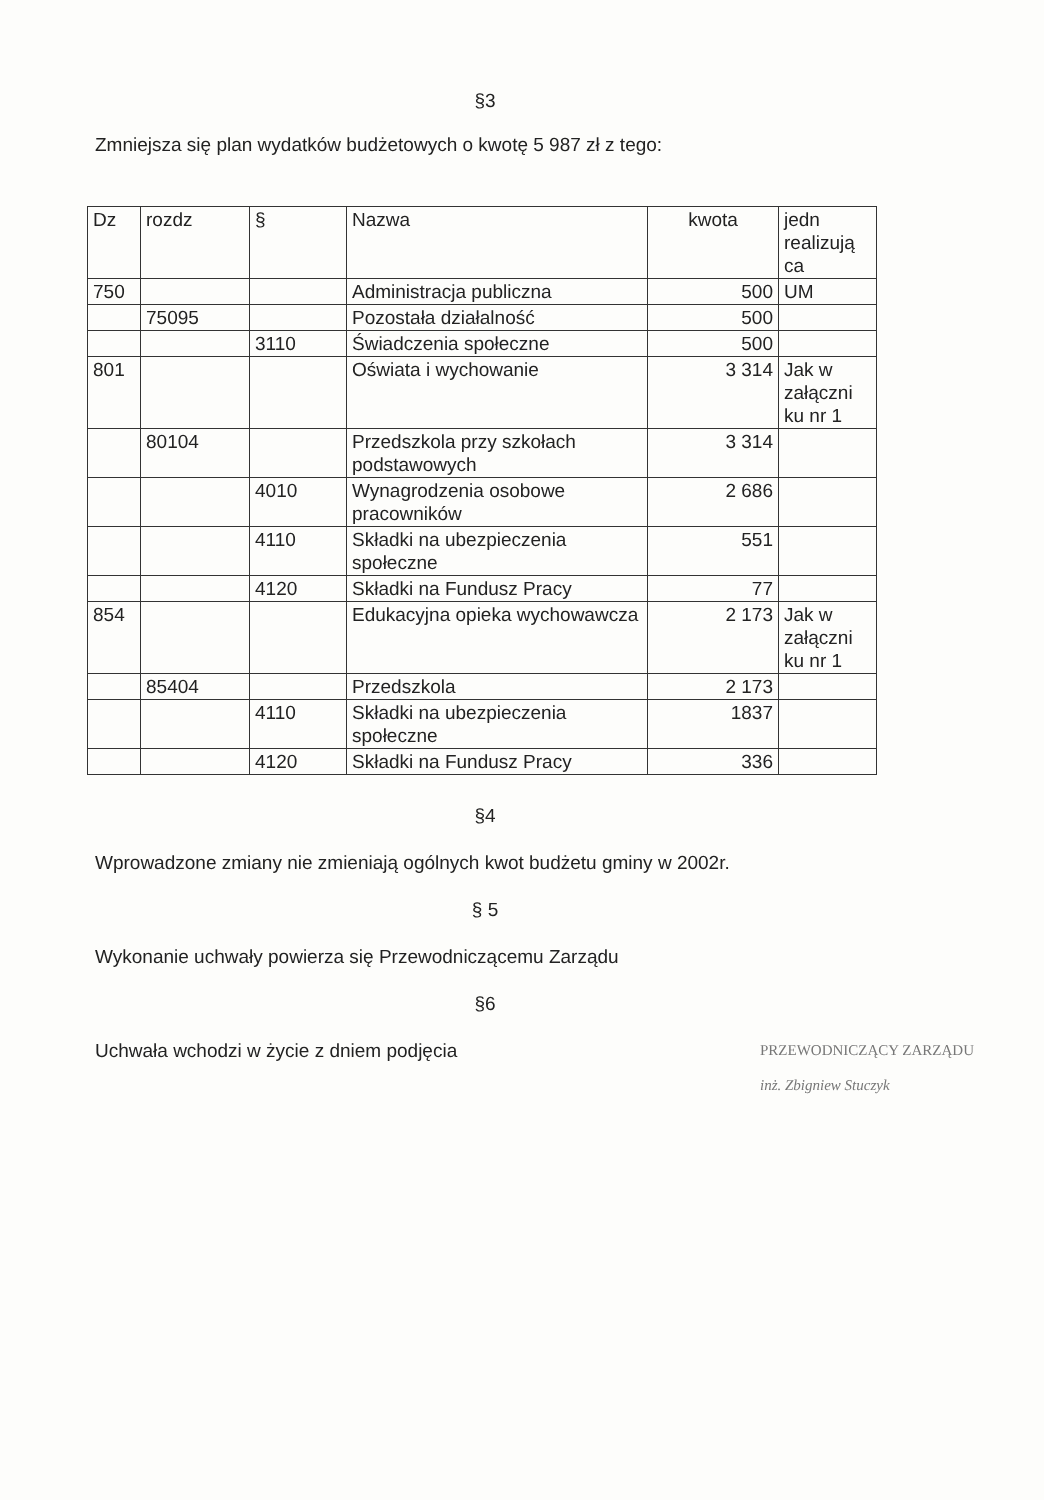§3
Zmniejsza się plan wydatków budżetowych o kwotę 5 987 zł z tego:
| Dz | rozdz | § | Nazwa | kwota | jedn realizują ca |
| 750 | | | Administracja publiczna | 500 | UM |
| | 75095 | | Pozostała działalność | 500 | |
| | | 3110 | Świadczenia społeczne | 500 | |
| 801 | | | Oświata i wychowanie | 3 314 | Jak w załączni ku nr 1 |
| | 80104 | | Przedszkola przy szkołach podstawowych | 3 314 | |
| | | 4010 | Wynagrodzenia osobowe pracowników | 2 686 | |
| | | 4110 | Składki na ubezpieczenia społeczne | 551 | |
| | | 4120 | Składki na Fundusz Pracy | 77 | |
| 854 | | | Edukacyjna opieka wychowawcza | 2 173 | Jak w załączni ku nr 1 |
| | 85404 | | Przedszkola | 2 173 | |
| | | 4110 | Składki na ubezpieczenia społeczne | 1837 | |
| | | 4120 | Składki na Fundusz Pracy | 336 | |
§4
Wprowadzone zmiany nie zmieniają ogólnych kwot budżetu gminy w 2002r.
§ 5
Wykonanie uchwały powierza się Przewodniczącemu Zarządu
§6
Uchwała wchodzi w życie z dniem podjęcia
PRZEWODNICZĄCY ZARZĄDU
inż. Zbigniew Stuczyk